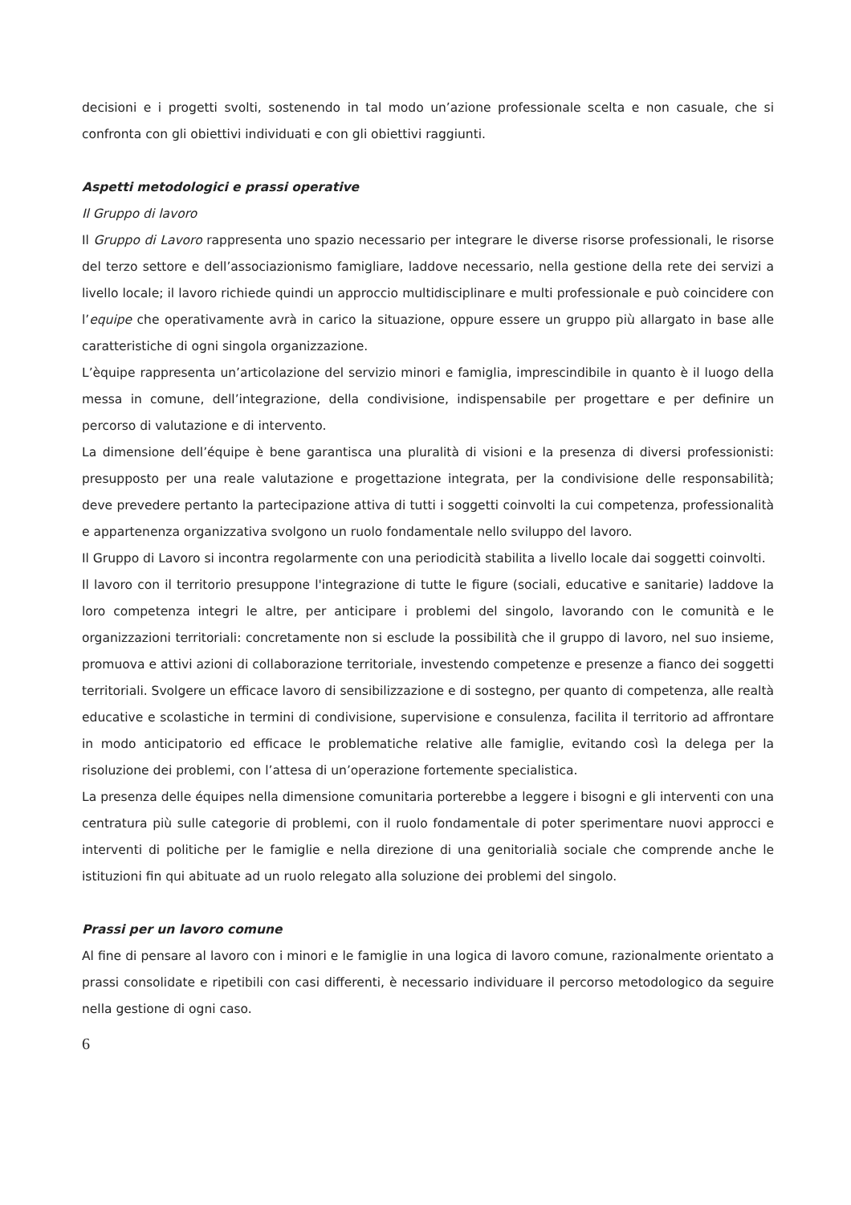decisioni e i progetti svolti, sostenendo in tal modo un’azione professionale scelta e non casuale, che si confronta con gli obiettivi individuati e con gli obiettivi raggiunti.
Aspetti metodologici e prassi operative
Il Gruppo di lavoro
Il Gruppo di Lavoro rappresenta uno spazio necessario per integrare le diverse risorse professionali, le risorse del terzo settore e dell’associazionismo famigliare, laddove necessario, nella gestione della rete dei servizi a livello locale; il lavoro richiede quindi un approccio multidisciplinare e multi professionale e può coincidere con l’equipe che operativamente avrà in carico la situazione, oppure essere un gruppo più allargato in base alle caratteristiche di ogni singola organizzazione.
L’èquipe rappresenta un’articolazione del servizio minori e famiglia, imprescindibile in quanto è il luogo della messa in comune, dell’integrazione, della condivisione, indispensabile per progettare e per definire un percorso di valutazione e di intervento.
La dimensione dell’équipe è bene garantisca una pluralità di visioni e la presenza di diversi professionisti: presupposto per una reale valutazione e progettazione integrata, per la condivisione delle responsabilità; deve prevedere pertanto la partecipazione attiva di tutti i soggetti coinvolti la cui competenza, professionalità e appartenenza organizzativa svolgono un ruolo fondamentale nello sviluppo del lavoro.
Il Gruppo di Lavoro si incontra regolarmente con una periodicità stabilita a livello locale dai soggetti coinvolti.
Il lavoro con il territorio presuppone l'integrazione di tutte le figure (sociali, educative e sanitarie) laddove la loro competenza integri le altre, per anticipare i problemi del singolo, lavorando con le comunità e le organizzazioni territoriali: concretamente non si esclude la possibilità che il gruppo di lavoro, nel suo insieme, promuova e attivi azioni di collaborazione territoriale, investendo competenze e presenze a fianco dei soggetti territoriali. Svolgere un efficace lavoro di sensibilizzazione e di sostegno, per quanto di competenza, alle realtà educative e scolastiche in termini di condivisione, supervisione e consulenza, facilita il territorio ad affrontare in modo anticipatorio ed efficace le problematiche relative alle famiglie, evitando così la delega per la risoluzione dei problemi, con l’attesa di un’operazione fortemente specialistica.
La presenza delle équipes nella dimensione comunitaria porterebbe a leggere i bisogni e gli interventi con una centratura più sulle categorie di problemi, con il ruolo fondamentale di poter sperimentare nuovi approcci e interventi di politiche per le famiglie e nella direzione di una genitorialià sociale che comprende anche le istituzioni fin qui abituate ad un ruolo relegato alla soluzione dei problemi del singolo.
Prassi per un lavoro comune
Al fine di pensare al lavoro con i minori e le famiglie in una logica di lavoro comune, razionalmente orientato a prassi consolidate e ripetibili con casi differenti, è necessario individuare il percorso metodologico da seguire nella gestione di ogni caso.
6